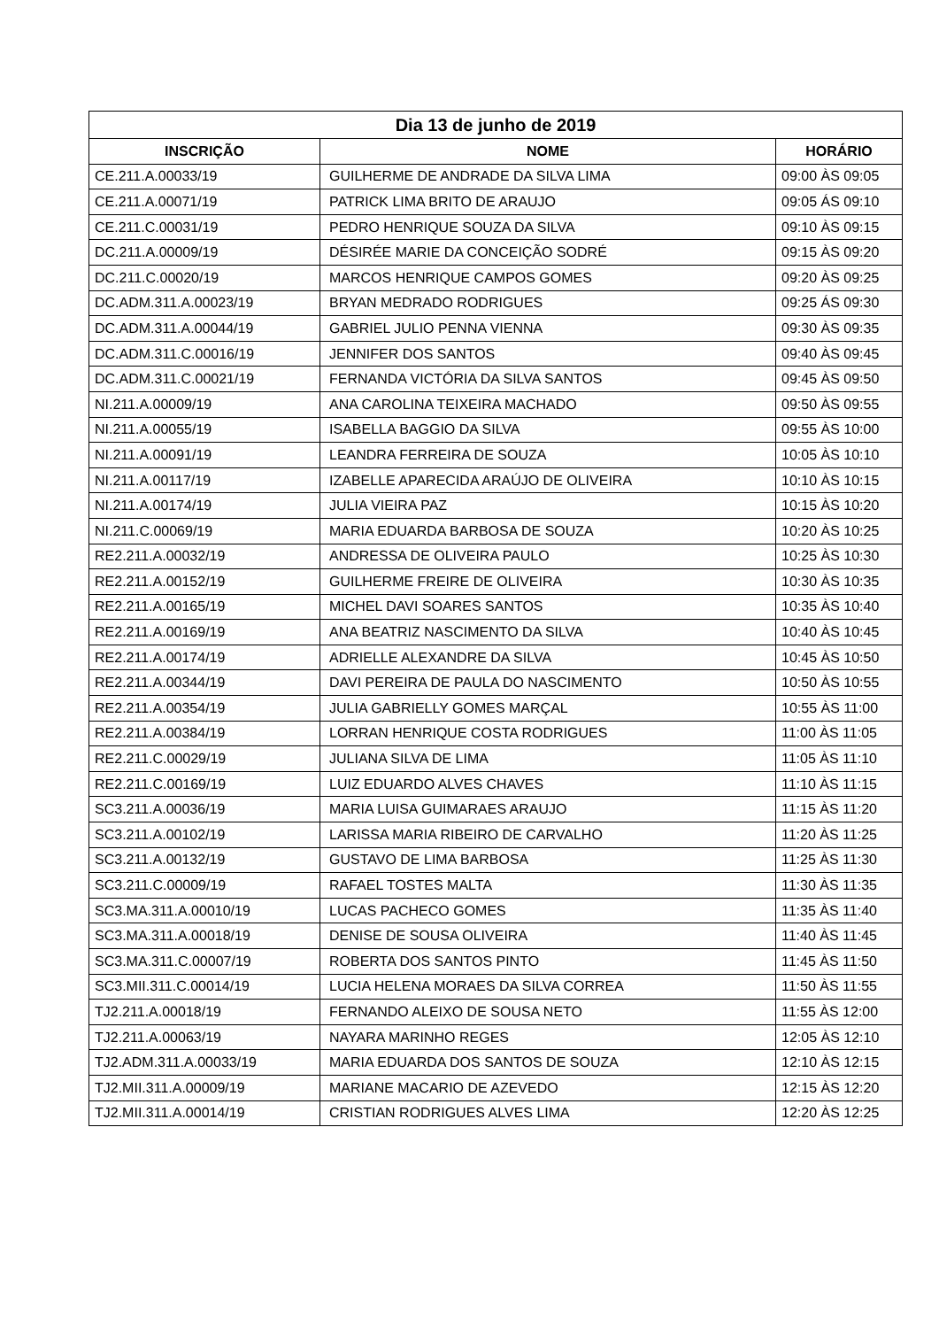| Dia 13 de junho de 2019 | | |
| --- | --- | --- |
| INSCRIÇÃO | NOME | HORÁRIO |
| CE.211.A.00033/19 | GUILHERME DE ANDRADE DA SILVA LIMA | 09:00 ÀS 09:05 |
| CE.211.A.00071/19 | PATRICK LIMA BRITO DE ARAUJO | 09:05 ÁS 09:10 |
| CE.211.C.00031/19 | PEDRO HENRIQUE SOUZA DA SILVA | 09:10 ÀS 09:15 |
| DC.211.A.00009/19 | DÉSIRÉE MARIE DA CONCEIÇÃO SODRÉ | 09:15 ÀS 09:20 |
| DC.211.C.00020/19 | MARCOS HENRIQUE CAMPOS GOMES | 09:20 ÀS 09:25 |
| DC.ADM.311.A.00023/19 | BRYAN MEDRADO RODRIGUES | 09:25 ÁS 09:30 |
| DC.ADM.311.A.00044/19 | GABRIEL JULIO PENNA VIENNA | 09:30 ÀS 09:35 |
| DC.ADM.311.C.00016/19 | JENNIFER DOS SANTOS | 09:40 ÀS 09:45 |
| DC.ADM.311.C.00021/19 | FERNANDA VICTÓRIA DA SILVA SANTOS | 09:45 ÀS 09:50 |
| NI.211.A.00009/19 | ANA CAROLINA TEIXEIRA MACHADO | 09:50 ÀS 09:55 |
| NI.211.A.00055/19 | ISABELLA BAGGIO DA SILVA | 09:55 ÀS 10:00 |
| NI.211.A.00091/19 | LEANDRA FERREIRA DE SOUZA | 10:05 ÀS 10:10 |
| NI.211.A.00117/19 | IZABELLE APARECIDA ARAÚJO DE OLIVEIRA | 10:10 ÀS 10:15 |
| NI.211.A.00174/19 | JULIA VIEIRA PAZ | 10:15 ÀS 10:20 |
| NI.211.C.00069/19 | MARIA EDUARDA BARBOSA DE SOUZA | 10:20 ÀS 10:25 |
| RE2.211.A.00032/19 | ANDRESSA DE OLIVEIRA PAULO | 10:25 ÀS 10:30 |
| RE2.211.A.00152/19 | GUILHERME FREIRE DE OLIVEIRA | 10:30 ÀS 10:35 |
| RE2.211.A.00165/19 | MICHEL DAVI SOARES SANTOS | 10:35 ÀS 10:40 |
| RE2.211.A.00169/19 | ANA BEATRIZ NASCIMENTO DA SILVA | 10:40 ÀS 10:45 |
| RE2.211.A.00174/19 | ADRIELLE ALEXANDRE DA SILVA | 10:45 ÀS 10:50 |
| RE2.211.A.00344/19 | DAVI PEREIRA DE PAULA DO NASCIMENTO | 10:50 ÀS 10:55 |
| RE2.211.A.00354/19 | JULIA GABRIELLY GOMES MARÇAL | 10:55 ÀS 11:00 |
| RE2.211.A.00384/19 | LORRAN HENRIQUE COSTA RODRIGUES | 11:00 ÀS 11:05 |
| RE2.211.C.00029/19 | JULIANA SILVA DE LIMA | 11:05 ÀS 11:10 |
| RE2.211.C.00169/19 | LUIZ EDUARDO ALVES CHAVES | 11:10 ÀS 11:15 |
| SC3.211.A.00036/19 | MARIA LUISA GUIMARAES ARAUJO | 11:15 ÀS 11:20 |
| SC3.211.A.00102/19 | LARISSA MARIA RIBEIRO DE CARVALHO | 11:20 ÀS 11:25 |
| SC3.211.A.00132/19 | GUSTAVO DE LIMA BARBOSA | 11:25 ÀS 11:30 |
| SC3.211.C.00009/19 | RAFAEL TOSTES MALTA | 11:30 ÀS 11:35 |
| SC3.MA.311.A.00010/19 | LUCAS PACHECO GOMES | 11:35 ÀS 11:40 |
| SC3.MA.311.A.00018/19 | DENISE DE SOUSA OLIVEIRA | 11:40 ÀS 11:45 |
| SC3.MA.311.C.00007/19 | ROBERTA DOS SANTOS PINTO | 11:45 ÀS 11:50 |
| SC3.MII.311.C.00014/19 | LUCIA HELENA MORAES DA SILVA CORREA | 11:50 ÀS 11:55 |
| TJ2.211.A.00018/19 | FERNANDO ALEIXO DE SOUSA NETO | 11:55 ÀS 12:00 |
| TJ2.211.A.00063/19 | NAYARA MARINHO REGES | 12:05 ÀS 12:10 |
| TJ2.ADM.311.A.00033/19 | MARIA EDUARDA DOS SANTOS DE SOUZA | 12:10 ÀS 12:15 |
| TJ2.MII.311.A.00009/19 | MARIANE MACARIO DE AZEVEDO | 12:15 ÀS 12:20 |
| TJ2.MII.311.A.00014/19 | CRISTIAN RODRIGUES ALVES LIMA | 12:20 ÀS 12:25 |